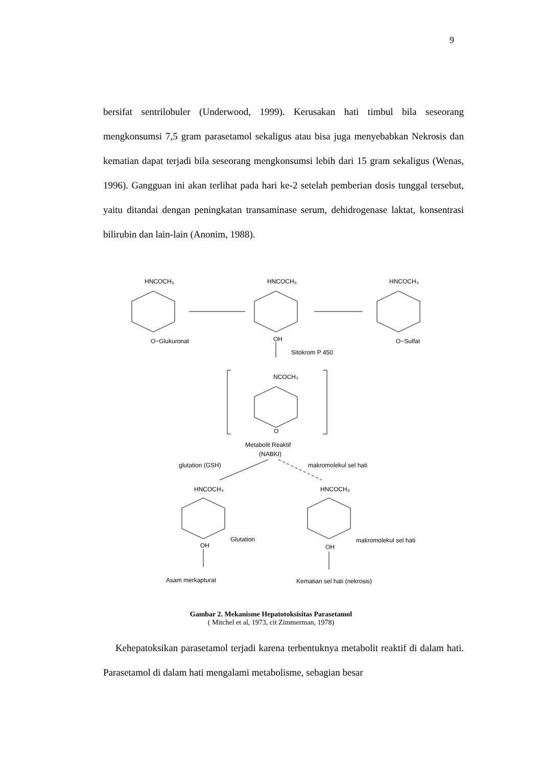9
bersifat sentrilobuler (Underwood, 1999). Kerusakan hati timbul bila seseorang mengkonsumsi 7,5 gram parasetamol sekaligus atau bisa juga menyebabkan Nekrosis dan kematian dapat terjadi bila seseorang mengkonsumsi lebih dari 15 gram sekaligus (Wenas, 1996). Gangguan ini akan terlihat pada hari ke-2 setelah pemberian dosis tunggal tersebut, yaitu ditandai dengan peningkatan transaminase serum, dehidrogenase laktat, konsentrasi bilirubin dan lain-lain (Anonim, 1988).
HNCOCH₃
HNCOCH₃
HNCOCH₃
O−Glukuronat
OH
O−Sulfat
Sitokrom P 450
NCOCH₃
O
Metabolit Reaktif
(NABKI)
glutation (GSH)
makromolekul sel hati
HNCOCH₃
HNCOCH₃
Glutation
makromolekul sel hati
OH
OH
Asam merkapturat
Kematian sel hati (nekrosis)
Gambar 2. Mekanisme Hepatotoksisitas Parasetamol
( Mitchel et al, 1973, cit Zimmerman, 1978)
Kehepatoksikan parasetamol terjadi karena terbentuknya metabolit reaktif di dalam hati. Parasetamol di dalam hati mengalami metabolisme, sebagian besar